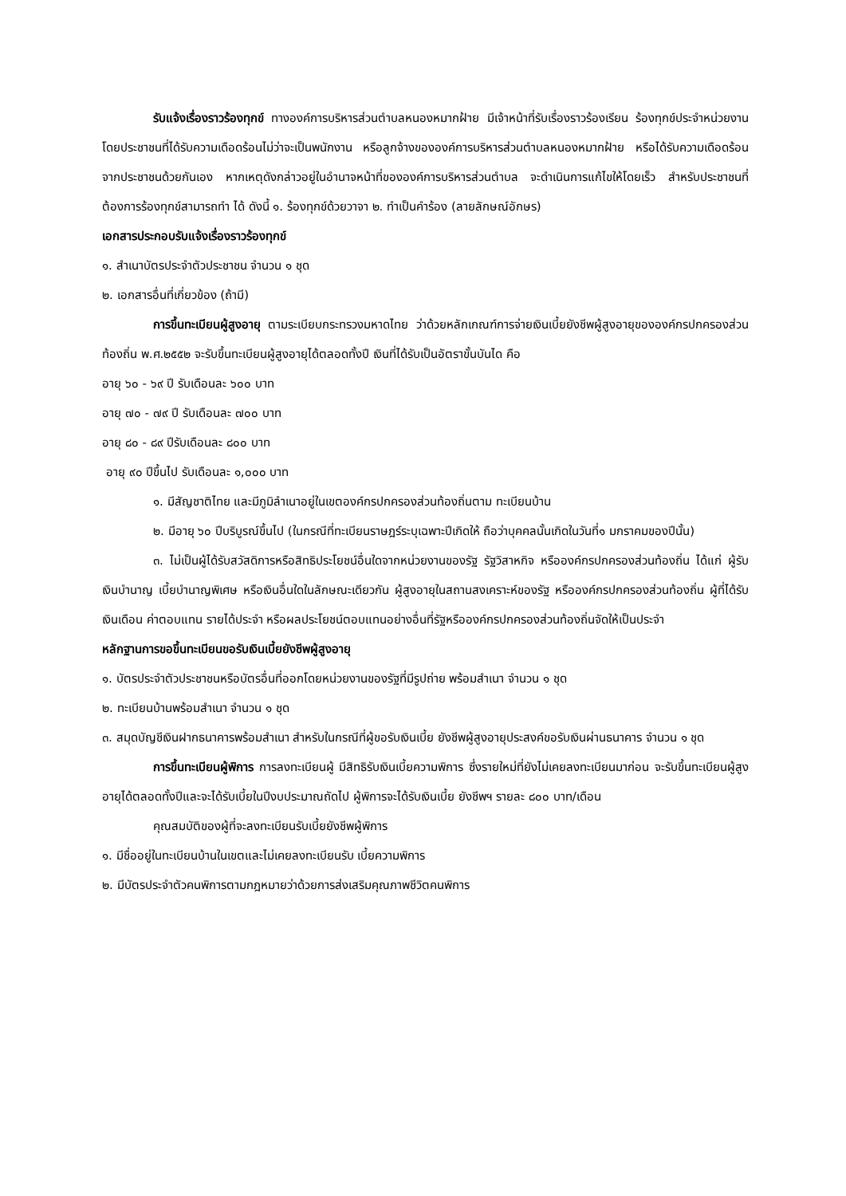รับแจ้งเรื่องราวร้องทุกข์ ทางองค์การบริหารส่วนตำบลหนองหมากฝ้าย มีเจ้าหน้าที่รับเรื่องราวร้องเรียน ร้องทุกข์ประจำหน่วยงาน โดยประชาชนที่ได้รับความเดือดร้อนไม่ว่าจะเป็นพนักงาน หรือลูกจ้างขององค์การบริหารส่วนตำบลหนองหมากฝ้าย หรือได้รับความเดือดร้อนจากประชาชนด้วยกันเอง หากเหตุดังกล่าวอยู่ในอำนาจหน้าที่ขององค์การบริหารส่วนตำบล จะดำเนินการแก้ไขให้โดยเร็ว สำหรับประชาชนที่ต้องการร้องทุกข์สามารถทำ ได้ ดังนี้ ๑. ร้องทุกข์ด้วยวาจา ๒. ทำเป็นคำร้อง (ลายลักษณ์อักษร)
เอกสารประกอบรับแจ้งเรื่องราวร้องทุกข์
๑. สำเนาบัตรประจำตัวประชาชน จำนวน ๑ ชุด
๒. เอกสารอื่นที่เกี่ยวข้อง (ถ้ามี)
การขึ้นทะเบียนผู้สูงอายุ ตามระเบียบกระทรวงมหาดไทย ว่าด้วยหลักเกณฑ์การจ่ายเงินเบี้ยยังชีพผู้สูงอายุขององค์กรปกครองส่วนท้องถิ่น พ.ศ.๒๕๕๒ จะรับขึ้นทะเบียนผู้สูงอายุได้ตลอดทั้งปี เงินที่ได้รับเป็นอัตราขั้นบันได คือ
อายุ ๖๐ - ๖๙ ปี รับเดือนละ ๖๐๐ บาท
อายุ ๗๐ - ๗๙ ปี รับเดือนละ ๗๐๐ บาท
อายุ ๘๐ - ๘๙ ปีรับเดือนละ ๘๐๐ บาท
อายุ ๙๐ ปีขึ้นไป รับเดือนละ ๑,๐๐๐ บาท
๑. มีสัญชาติไทย และมีภูมิลำเนาอยู่ในเขตองค์กรปกครองส่วนท้องถิ่นตาม ทะเบียนบ้าน
๒. มีอายุ ๖๐ ปีบริบูรณ์ขึ้นไป (ในกรณีที่ทะเบียนราษฎร์ระบุเฉพาะปีเกิดให้ ถือว่าบุคคลนั้นเกิดในวันที่๑ มกราคมของปีนั้น)
๓. ไม่เป็นผู้ได้รับสวัสดิการหรือสิทธิประโยชน์อื่นใดจากหน่วยงานของรัฐ รัฐวิสาหกิจ หรือองค์กรปกครองส่วนท้องถิ่น ได้แก่ ผู้รับเงินบำนาญ เบี้ยบำนาญพิเศษ หรือเงินอื่นใดในลักษณะเดียวกัน ผู้สูงอายุในสถานสงเคราะห์ของรัฐ หรือองค์กรปกครองส่วนท้องถิ่น ผู้ที่ได้รับเงินเดือน ค่าตอบแทน รายได้ประจำ หรือผลประโยชน์ตอบแทนอย่างอื่นที่รัฐหรือองค์กรปกครองส่วนท้องถิ่นจัดให้เป็นประจำ
หลักฐานการขอขึ้นทะเบียนขอรับเงินเบี้ยยังชีพผู้สูงอายุ
๑. บัตรประจำตัวประชาชนหรือบัตรอื่นที่ออกโดยหน่วยงานของรัฐที่มีรูปถ่าย พร้อมสำเนา จำนวน ๑ ชุด
๒. ทะเบียนบ้านพร้อมสำเนา จำนวน ๑ ชุด
๓. สมุดบัญชีเงินฝากธนาคารพร้อมสำเนา สำหรับในกรณีที่ผู้ขอรับเงินเบี้ย ยังชีพผู้สูงอายุประสงค์ขอรับเงินผ่านธนาคาร จำนวน ๑ ชุด
การขึ้นทะเบียนผู้พิการ การลงทะเบียนผู้ มีสิทธิรับเงินเบี้ยความพิการ ซึ่งรายใหม่ที่ยังไม่เคยลงทะเบียนมาก่อน จะรับขึ้นทะเบียนผู้สูงอายุได้ตลอดทั้งปีและจะได้รับเบี้ยในปีงบประมาณถัดไป ผู้พิการจะได้รับเงินเบี้ย ยังชีพฯ รายละ ๘๐๐ บาท/เดือน
คุณสมบัติของผู้ที่จะลงทะเบียนรับเบี้ยยังชีพผู้พิการ
๑. มีชื่ออยู่ในทะเบียนบ้านในเขตและไม่เคยลงทะเบียนรับ เบี้ยความพิการ
๒. มีบัตรประจำตัวคนพิการตามกฎหมายว่าด้วยการส่งเสริมคุณภาพชีวิตคนพิการ